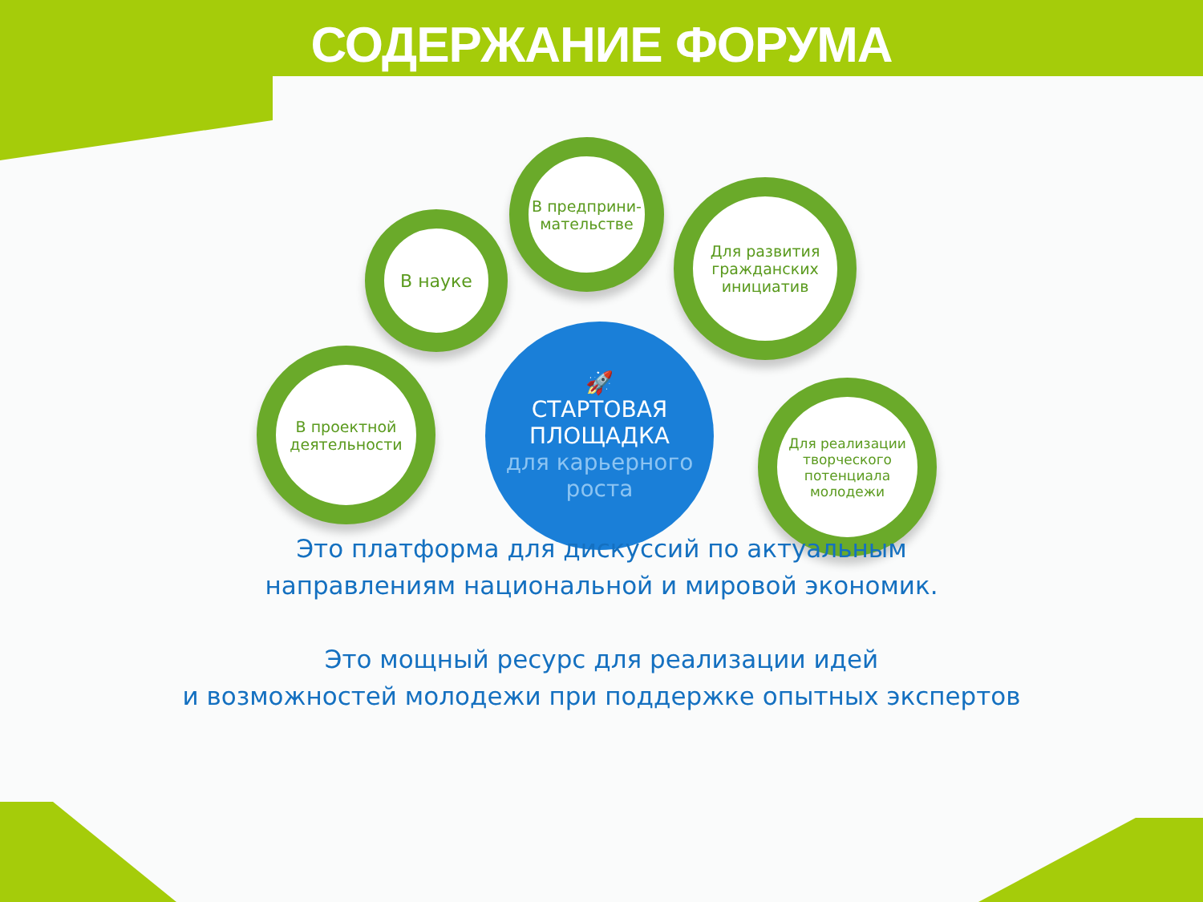СОДЕРЖАНИЕ ФОРУМА
В науке
В предприни-
мательстве
Для развития гражданских инициатив
В проектной деятельности
Для реализации творческого потенциала молодежи
🚀
СТАРТОВАЯ
ПЛОЩАДКА
для карьерного
роста
Это платформа для дискуссий по актуальным
направлениям национальной и мировой экономик.
Это мощный ресурс для реализации идей
и возможностей молодежи при поддержке опытных экспертов